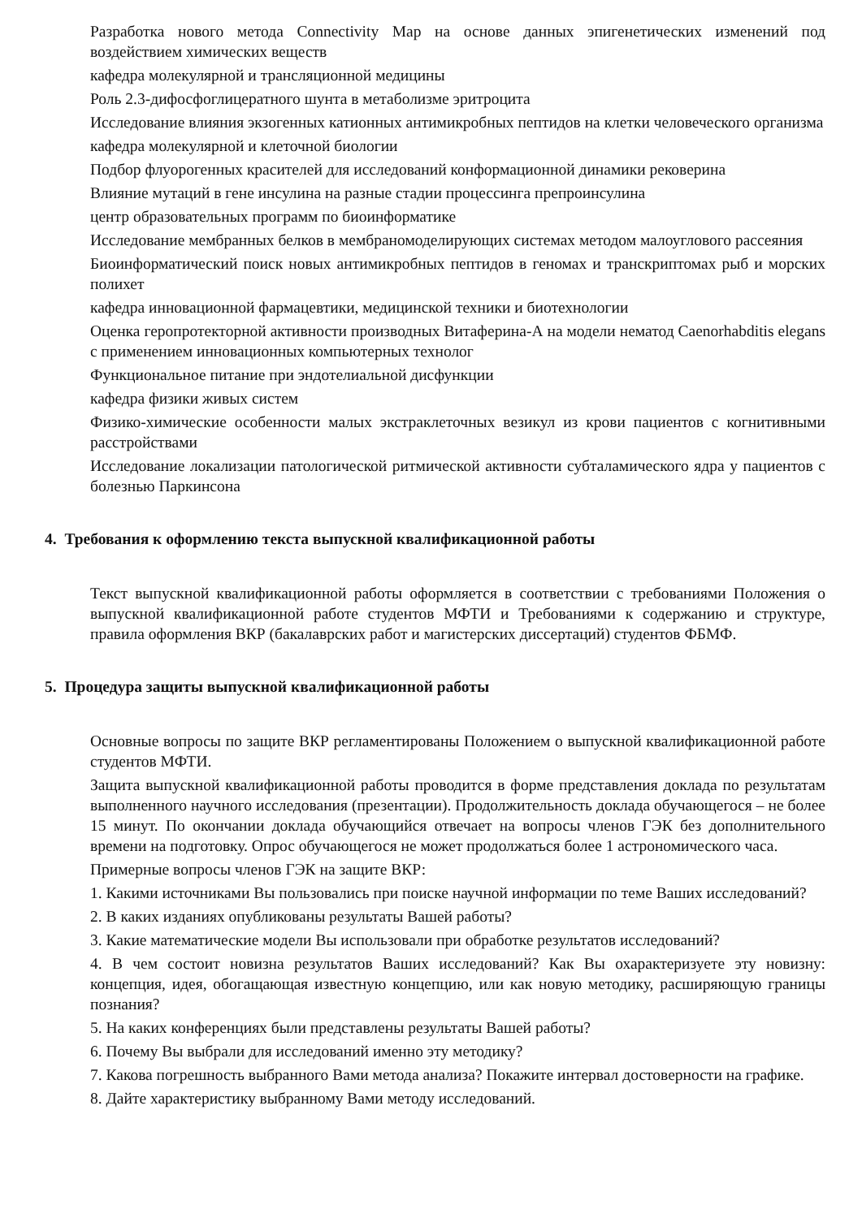Разработка нового метода Connectivity Map на основе данных эпигенетических изменений под воздействием химических веществ
кафедра молекулярной и трансляционной медицины
Роль 2.3-дифосфоглицератного шунта в метаболизме эритроцита
Исследование влияния экзогенных катионных антимикробных пептидов на клетки человеческого организма
кафедра молекулярной и клеточной биологии
Подбор флуорогенных красителей для исследований конформационной динамики рековерина
Влияние мутаций в гене инсулина на разные стадии процессинга препроинсулина
центр образовательных программ по биоинформатике
Исследование мембранных белков в мембраномоделирующих системах методом малоуглового рассеяния
Биоинформатический поиск новых антимикробных пептидов в геномах и транскриптомах рыб и морских полихет
кафедра инновационной фармацевтики, медицинской техники и биотехнологии
Оценка геропротекторной активности производных Витаферина-А на модели нематод Caenorhabditis elegans с применением инновационных компьютерных технолог
Функциональное питание при эндотелиальной дисфункции
кафедра физики живых систем
Физико-химические особенности малых экстраклеточных везикул из крови пациентов с когнитивными расстройствами
Исследование локализации патологической ритмической активности субталамического ядра у пациентов с болезнью Паркинсона
4. Требования к оформлению текста выпускной квалификационной работы
Текст выпускной квалификационной работы оформляется в соответствии с требованиями Положения о выпускной квалификационной работе студентов МФТИ и Требованиями к содержанию и структуре, правила оформления ВКР (бакалаврских работ и магистерских диссертаций) студентов ФБМФ.
5. Процедура защиты выпускной квалификационной работы
Основные вопросы по защите ВКР регламентированы Положением о выпускной квалификационной работе студентов МФТИ.
Защита выпускной квалификационной работы проводится в форме представления доклада по результатам выполненного научного исследования (презентации). Продолжительность доклада обучающегося – не более 15 минут. По окончании доклада обучающийся отвечает на вопросы членов ГЭК без дополнительного времени на подготовку. Опрос обучающегося не может продолжаться более 1 астрономического часа.
Примерные вопросы членов ГЭК на защите ВКР:
1. Какими источниками Вы пользовались при поиске научной информации по теме Ваших исследований?
2. В каких изданиях опубликованы результаты Вашей работы?
3. Какие математические модели Вы использовали при обработке результатов исследований?
4. В чем состоит новизна результатов Ваших исследований? Как Вы охарактеризуете эту новизну: концепция, идея, обогащающая известную концепцию, или как новую методику, расширяющую границы познания?
5. На каких конференциях были представлены результаты Вашей работы?
6. Почему Вы выбрали для исследований именно эту методику?
7. Какова погрешность выбранного Вами метода анализа? Покажите интервал достоверности на графике.
8. Дайте характеристику выбранному Вами методу исследований.